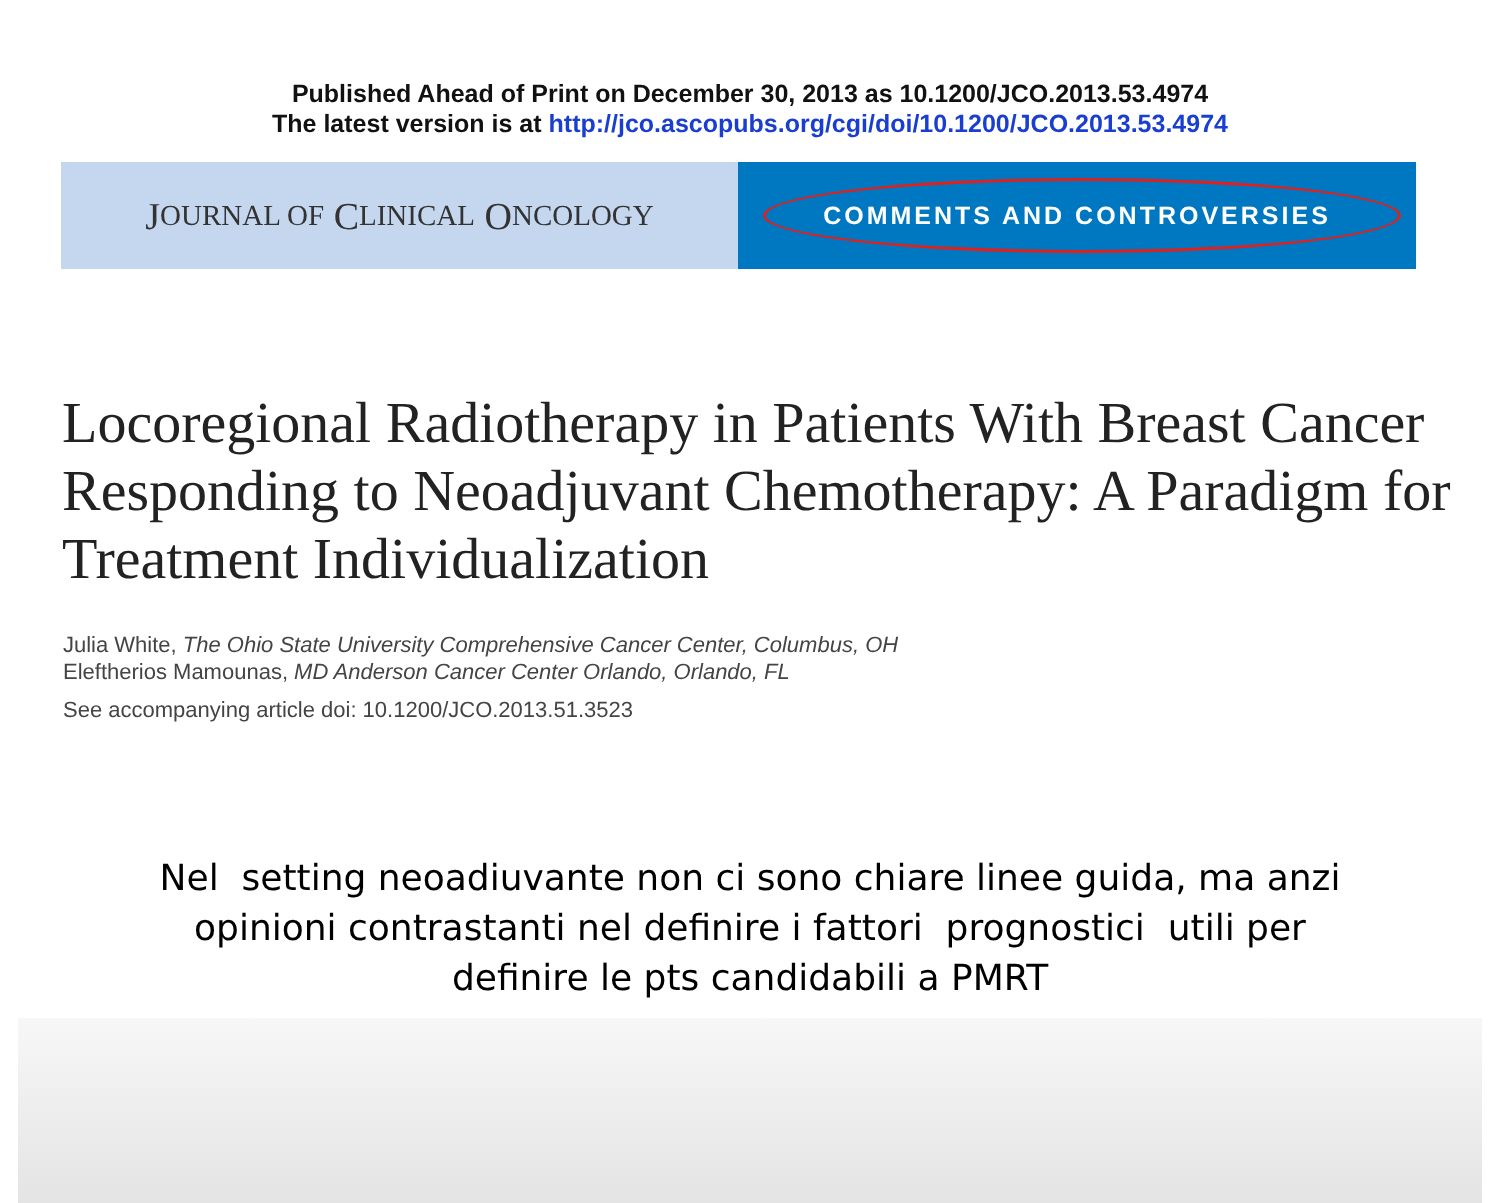Published Ahead of Print on December 30, 2013 as 10.1200/JCO.2013.53.4974
The latest version is at http://jco.ascopubs.org/cgi/doi/10.1200/JCO.2013.53.4974
J OURNAL OF C LINICAL O NCOLOGY
COMMENTS AND CONTROVERSIES
Locoregional Radiotherapy in Patients With Breast Cancer Responding to Neoadjuvant Chemotherapy: A Paradigm for Treatment Individualization
Julia White, The Ohio State University Comprehensive Cancer Center, Columbus, OH
Eleftherios Mamounas, MD Anderson Cancer Center Orlando, Orlando, FL
See accompanying article doi: 10.1200/JCO.2013.51.3523
Nel setting neoadiuvante non ci sono chiare linee guida, ma anzi
opinioni contrastanti nel definire i fattori prognostici utili per
definire le pts candidabili a PMRT